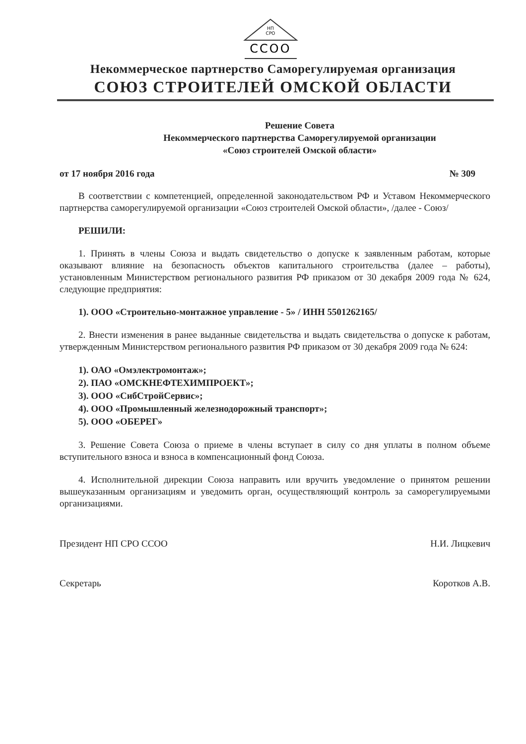НП
СРО
ССОО
Некоммерческое партнерство Саморегулируемая организация
СОЮЗ СТРОИТЕЛЕЙ ОМСКОЙ ОБЛАСТИ
Решение Совета
Некоммерческого партнерства Саморегулируемой организации
«Союз строителей Омской области»
от 17 ноября 2016 года № 309
В соответствии с компетенцией, определенной законодательством РФ и Уставом Некоммерческого партнерства саморегулируемой организации «Союз строителей Омской области», /далее - Союз/
РЕШИЛИ:
1. Принять в члены Союза и выдать свидетельство о допуске к заявленным работам, которые оказывают влияние на безопасность объектов капитального строительства (далее – работы), установленным Министерством регионального развития РФ приказом от 30 декабря 2009 года № 624, следующие предприятия:
1). ООО «Строительно-монтажное управление - 5» / ИНН 5501262165/
2. Внести изменения в ранее выданные свидетельства и выдать свидетельства о допуске к работам, утвержденным Министерством регионального развития РФ приказом от 30 декабря 2009 года № 624:
1). ОАО «Омэлектромонтаж»;
2). ПАО «ОМСКНЕФТЕХИМПРОЕКТ»;
3). ООО «СибСтройСервис»;
4). ООО «Промышленный железнодорожный транспорт»;
5). ООО «ОБЕРЕГ»
3. Решение Совета Союза о приеме в члены вступает в силу со дня уплаты в полном объеме вступительного взноса и взноса в компенсационный фонд Союза.
4. Исполнительной дирекции Союза направить или вручить уведомление о принятом решении вышеуказанным организациям и уведомить орган, осуществляющий контроль за саморегулируемыми организациями.
Президент НП СРО ССОО Н.И. Лицкевич
Секретарь Коротков А.В.